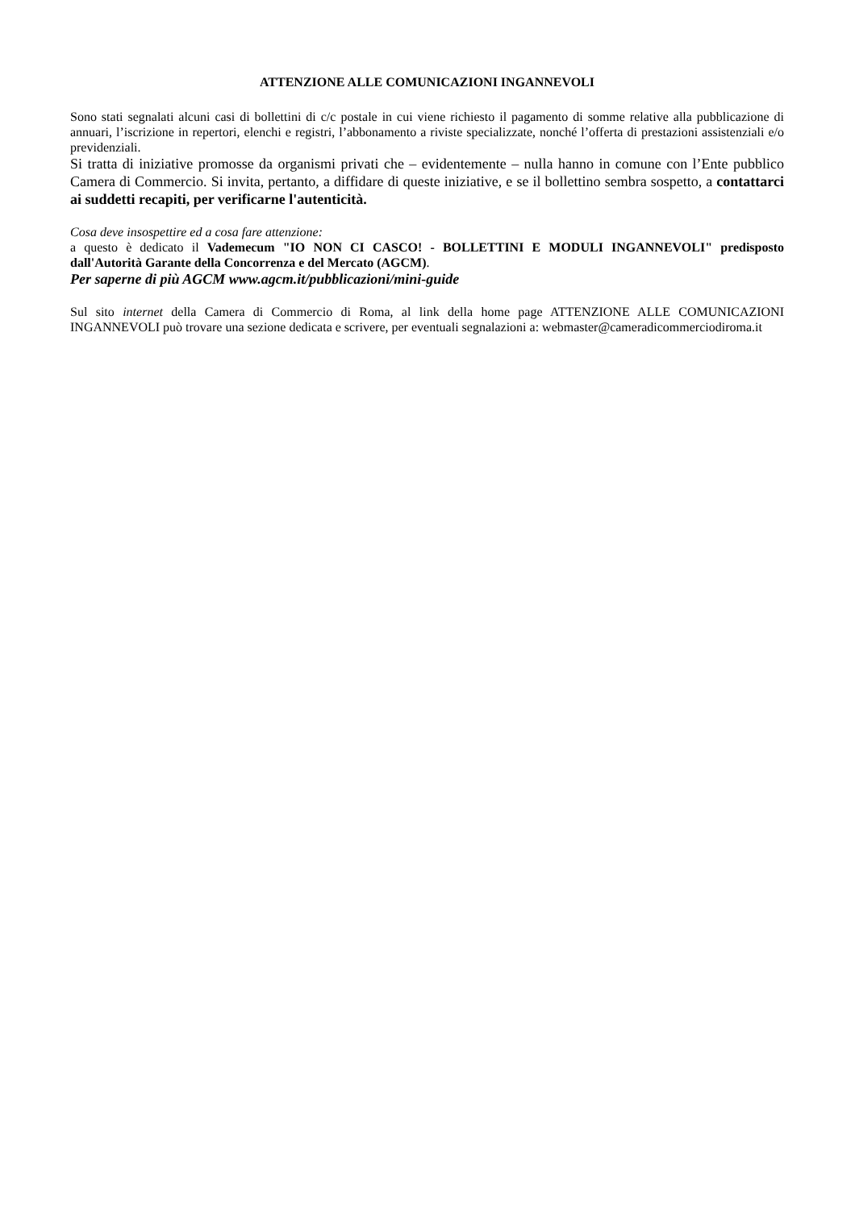ATTENZIONE ALLE COMUNICAZIONI INGANNEVOLI
Sono stati segnalati alcuni casi di bollettini di c/c postale in cui viene richiesto il pagamento di somme relative alla pubblicazione di annuari, l’iscrizione in repertori, elenchi e registri, l’abbonamento a riviste specializzate, nonché l’offerta di prestazioni assistenziali e/o previdenziali.
Si tratta di iniziative promosse da organismi privati che – evidentemente – nulla hanno in comune con l’Ente pubblico Camera di Commercio. Si invita, pertanto, a diffidare di queste iniziative, e se il bollettino sembra sospetto, a contattarci ai suddetti recapiti, per verificarne l'autenticità.
Cosa deve insospettire ed a cosa fare attenzione:
a questo è dedicato il Vademecum "IO NON CI CASCO! - BOLLETTINI E MODULI INGANNEVOLI" predisposto dall'Autorità Garante della Concorrenza e del Mercato (AGCM).
Per saperne di più AGCM www.agcm.it/pubblicazioni/mini-guide
Sul sito internet della Camera di Commercio di Roma, al link della home page ATTENZIONE ALLE COMUNICAZIONI INGANNEVOLI può trovare una sezione dedicata e scrivere, per eventuali segnalazioni a: webmaster@cameradicommerciodiroma.it